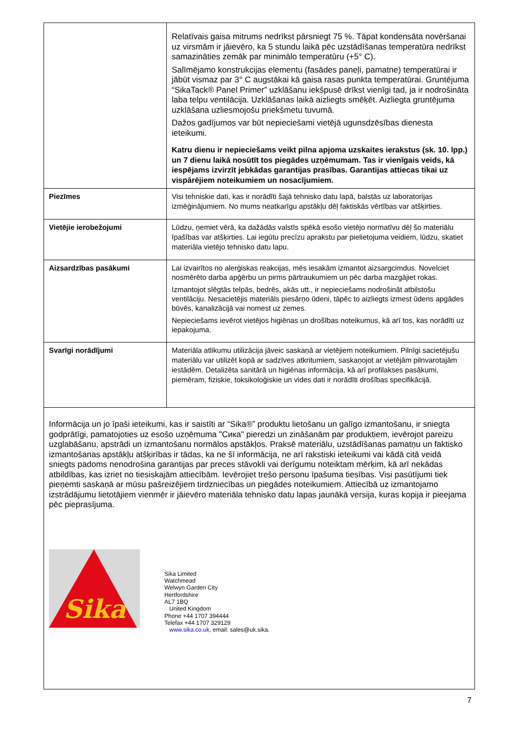| | Relatīvais gaisa mitrums nedrīkst pārsniegt 75 %. Tāpat kondensāta novēršanai uz virsmām ir jāievēro, ka 5 stundu laikā pēc uzstādīšanas temperatūra nedrīkst samazināties zemāk par minimālo temperatūru (+5° C). Salīmējamo konstrukcijas elementu (fasādes paneļi, pamatne) temperatūrai ir jābūt vismaz par 3° C augstākai kā gaisa rasas punkta temperatūrai. Gruntējuma “SikaTack® Panel Primer” uzklāšanu iekšpusē drīkst vienīgi tad, ja ir nodrošināta laba telpu ventilācija. Uzklāšanas laikā aizliegts smēķēt. Aizliegta gruntējuma uzklāšana uzliesmojošu priekšmetu tuvumā. Dažos gadījumos var būt nepieciešami vietējā ugunsdzēsības dienesta ieteikumi. Katru dienu ir nepieciešams veikt pilna apjoma uzskaites ierakstus (sk. 10. lpp.) un 7 dienu laikā nosūtīt tos piegādes uzņēmumam. Tas ir vienīgais veids, kā iespējams izvirzīt jebkādas garantijas prasības. Garantijas attiecas tikai uz vispārējiem noteikumiem un nosacījumiem. |
| Piezīmes | Visi tehniskie dati, kas ir norādīti šajā tehnisko datu lapā, balstās uz laboratorijas izmēģinājumiem. No mums neatkarīgu apstākļu dēļ faktiskās vērtības var atšķirties. |
| Vietējie ierobežojumi | Lūdzu, ņemiet vērā, ka dažādās valstīs spēkā esošo vietējo normatīvu dēļ šo materiālu īpašības var atšķirties. Lai iegūtu precīzu aprakstu par pielietojuma veidiem, lūdzu, skatiet materiāla vietējo tehnisko datu lapu. |
| Aizsardzības pasākumi | Lai izvairītos no alerģiskas reakcijas, mēs iesakām izmantot aizsargcimdus. Novelciet nosmērēto darba apģērbu un pirms pārtraukumiem un pēc darba mazgājiet rokas. Izmantojot slēgtās telpās, bedrēs, akās utt., ir nepieciešams nodrošināt atbilstošu ventilāciju. Nesacietējis materiāls piesārņo ūdeni, tāpēc to aizliegts izmest ūdens apgādes būvēs, kanalizācijā vai nomest uz zemes. Nepieciešams ievērot vietējos higiēnas un drošības noteikumus, kā arī tos, kas norādīti uz iepakojuma. |
| Svarīgi norādījumi | Materiāla atlikumu utilizācija jāveic saskaņā ar vietējiem noteikumiem. Pilnīgi sacietējušu materiālu var utilizēt kopā ar sadzīves atkritumiem, saskaņojot ar vietējām pilnvarotajām iestādēm. Detalizēta sanitārā un higiēnas informācija, kā arī profilakses pasākumi, piemēram, fiziskie, toksikoloģiskie un vides dati ir norādīti drošības specifikācijā. |
| Informācija un jo īpaši ieteikumi, kas ir saistīti ar “Sika®” produktu lietošanu un galīgo izmantošanu, ir sniegta godprātīgi, pamatojoties uz esošo uzņēmuma "Сика" pieredzi un zināšanām par produktiem, ievērojot pareizu uzglabāšanu, apstrādi un izmantošanu normālos apstākļos. Praksē materiālu, uzstādīšanas pamatņu un faktisko izmantošanas apstākļu atšķirības ir tādas, ka ne šī informācija, ne arī rakstiski ieteikumi vai kādā citā veidā sniegts padoms nenodrošina garantijas par preces stāvokli vai derīgumu noteiktam mērķim, kā arī nekādas atbildības, kas izriet no tiesiskajām attiecībām. Ievērojiet trešo personu īpašuma tiesības. Visi pasūtījumi tiek pieņemti saskaņā ar mūsu pašreizējiem tirdzniecības un piegādes noteikumiem. Attiecībā uz izmantojamo izstrādājumu lietotājiem vienmēr ir jāievēro materiāla tehnisko datu lapas jaunākā versija, kuras kopija ir pieejama pēc pieprasījuma. Sika Sika Limited Watchmead Welwyn Garden City Hertfordshire AL7 1BQ United Kingdom Phone +44 1707 394444 Telefax +44 1707 329129 www.sika.co.uk , email: sales@uk.sika. | |
7